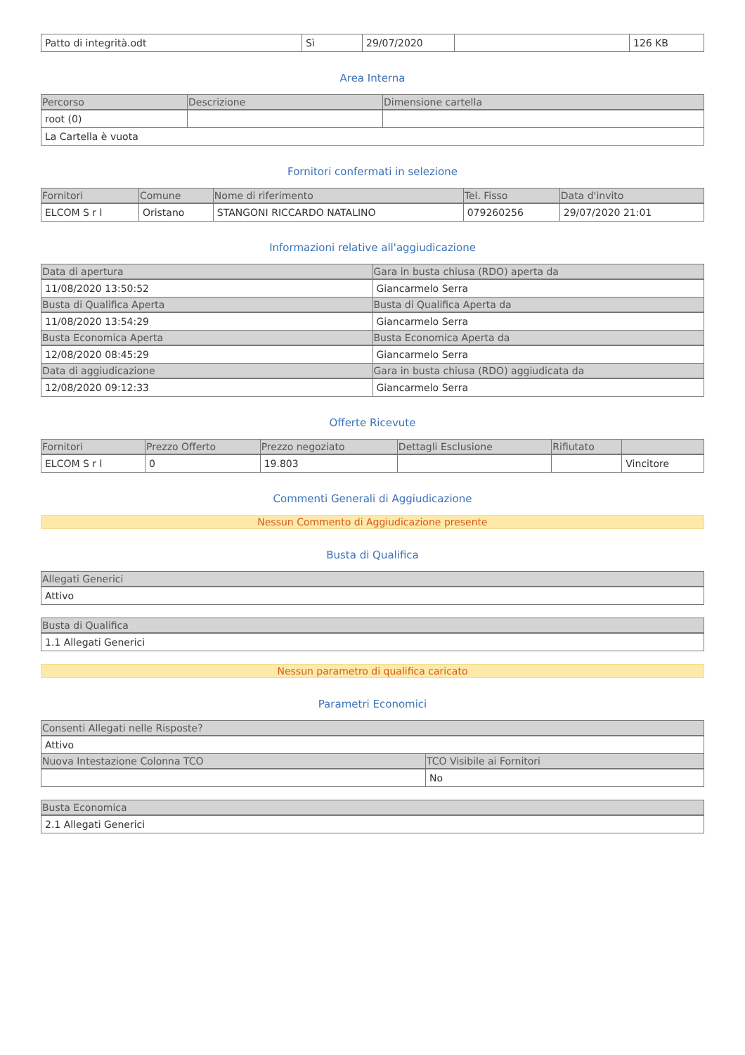| Patto di integrità.odt | Sì | 29/07/2020 | | 126 KB |
Area Interna
| Percorso | Descrizione | Dimensione cartella |
| --- | --- | --- |
| root (0) | | |
| La Cartella è vuota | | |
Fornitori confermati in selezione
| Fornitori | Comune | Nome di riferimento | Tel. Fisso | Data d'invito |
| --- | --- | --- | --- | --- |
| ELCOM S r l | Oristano | STANGONI RICCARDO NATALINO | 079260256 | 29/07/2020 21:01 |
Informazioni relative all'aggiudicazione
| Data di apertura | Gara in busta chiusa (RDO) aperta da |
| --- | --- |
| 11/08/2020 13:50:52 | Giancarmelo Serra |
| Busta di Qualifica Aperta | Busta di Qualifica Aperta da |
| 11/08/2020 13:54:29 | Giancarmelo Serra |
| Busta Economica Aperta | Busta Economica Aperta da |
| 12/08/2020 08:45:29 | Giancarmelo Serra |
| Data di aggiudicazione | Gara in busta chiusa (RDO) aggiudicata da |
| 12/08/2020 09:12:33 | Giancarmelo Serra |
Offerte Ricevute
| Fornitori | Prezzo Offerto | Prezzo negoziato | Dettagli Esclusione | Rifiutato | |
| --- | --- | --- | --- | --- | --- |
| ELCOM S r l | 0 | 19.803 | | | Vincitore |
Commenti Generali di Aggiudicazione
Nessun Commento di Aggiudicazione presente
Busta di Qualifica
| Allegati Generici |
| --- |
| Attivo |
| Busta di Qualifica |
| --- |
| 1.1 Allegati Generici |
Nessun parametro di qualifica caricato
Parametri Economici
| Consenti Allegati nelle Risposte? | |
| --- | --- |
| Attivo | |
| Nuova Intestazione Colonna TCO | TCO Visibile ai Fornitori |
| | No |
| Busta Economica |
| --- |
| 2.1 Allegati Generici |